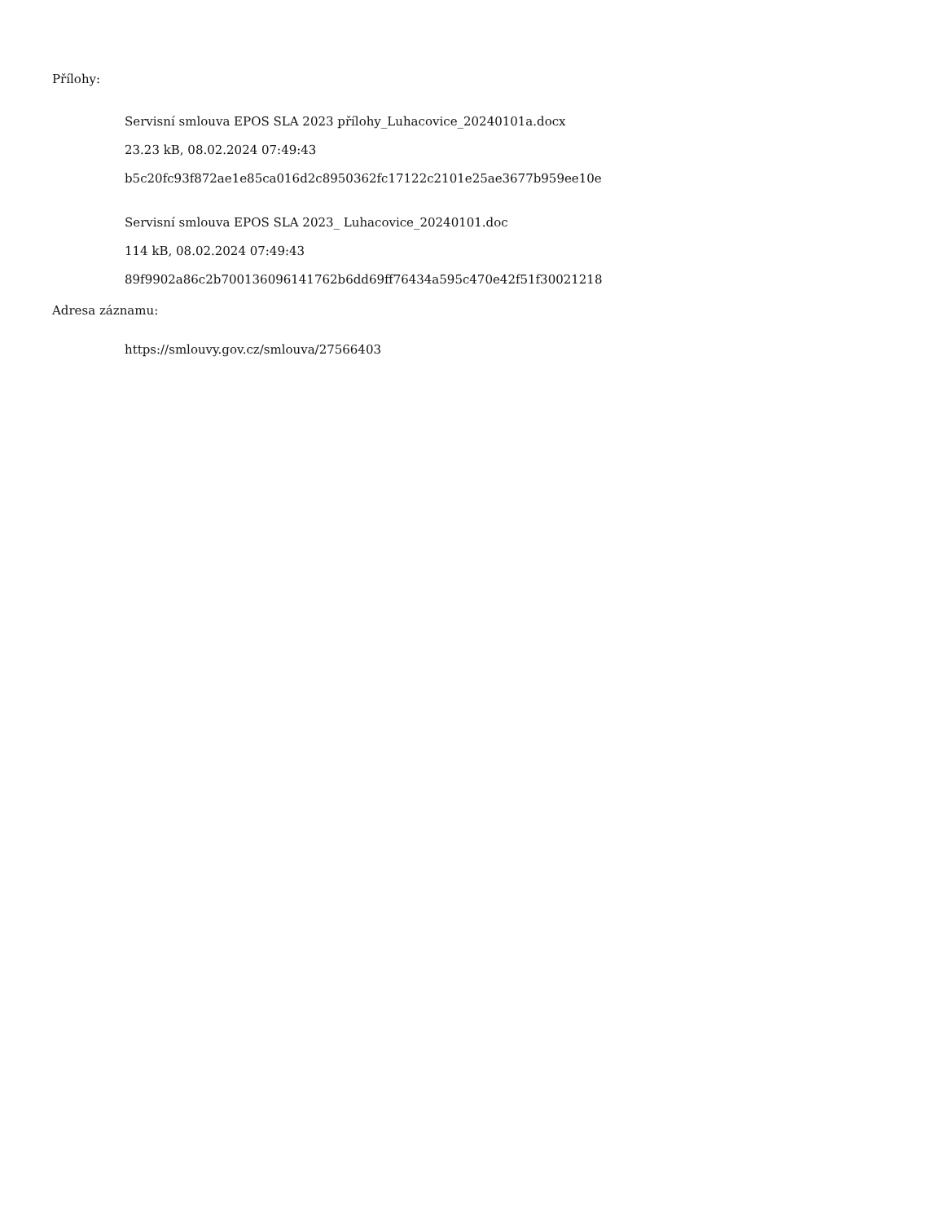Přílohy:
Servisní smlouva EPOS SLA 2023 přílohy_Luhacovice_20240101a.docx
23.23 kB, 08.02.2024 07:49:43
b5c20fc93f872ae1e85ca016d2c8950362fc17122c2101e25ae3677b959ee10e
Servisní smlouva EPOS SLA 2023_ Luhacovice_20240101.doc
114 kB, 08.02.2024 07:49:43
89f9902a86c2b700136096141762b6dd69ff76434a595c470e42f51f30021218
Adresa záznamu:
https://smlouvy.gov.cz/smlouva/27566403